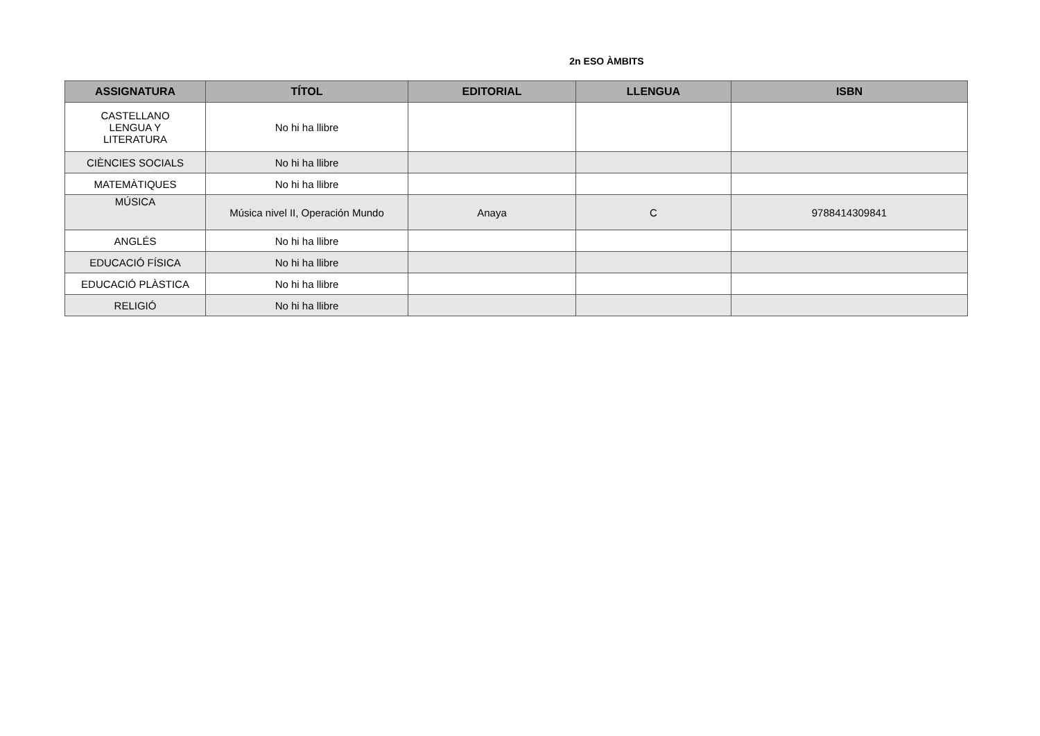2n ESO ÀMBITS
| ASSIGNATURA | TÍTOL | EDITORIAL | LLENGUA | ISBN |
| --- | --- | --- | --- | --- |
| CASTELLANO LENGUA Y LITERATURA | No hi ha llibre | | | |
| CIÈNCIES SOCIALS | No hi ha llibre | | | |
| MATEMÀTIQUES | No hi ha llibre | | | |
| MÚSICA | Música nivel II, Operación Mundo | Anaya | C | 9788414309841 |
| ANGLÉS | No hi ha llibre | | | |
| EDUCACIÓ FÍSICA | No hi ha llibre | | | |
| EDUCACIÓ PLÀSTICA | No hi ha llibre | | | |
| RELIGIÓ | No hi ha llibre | | | |